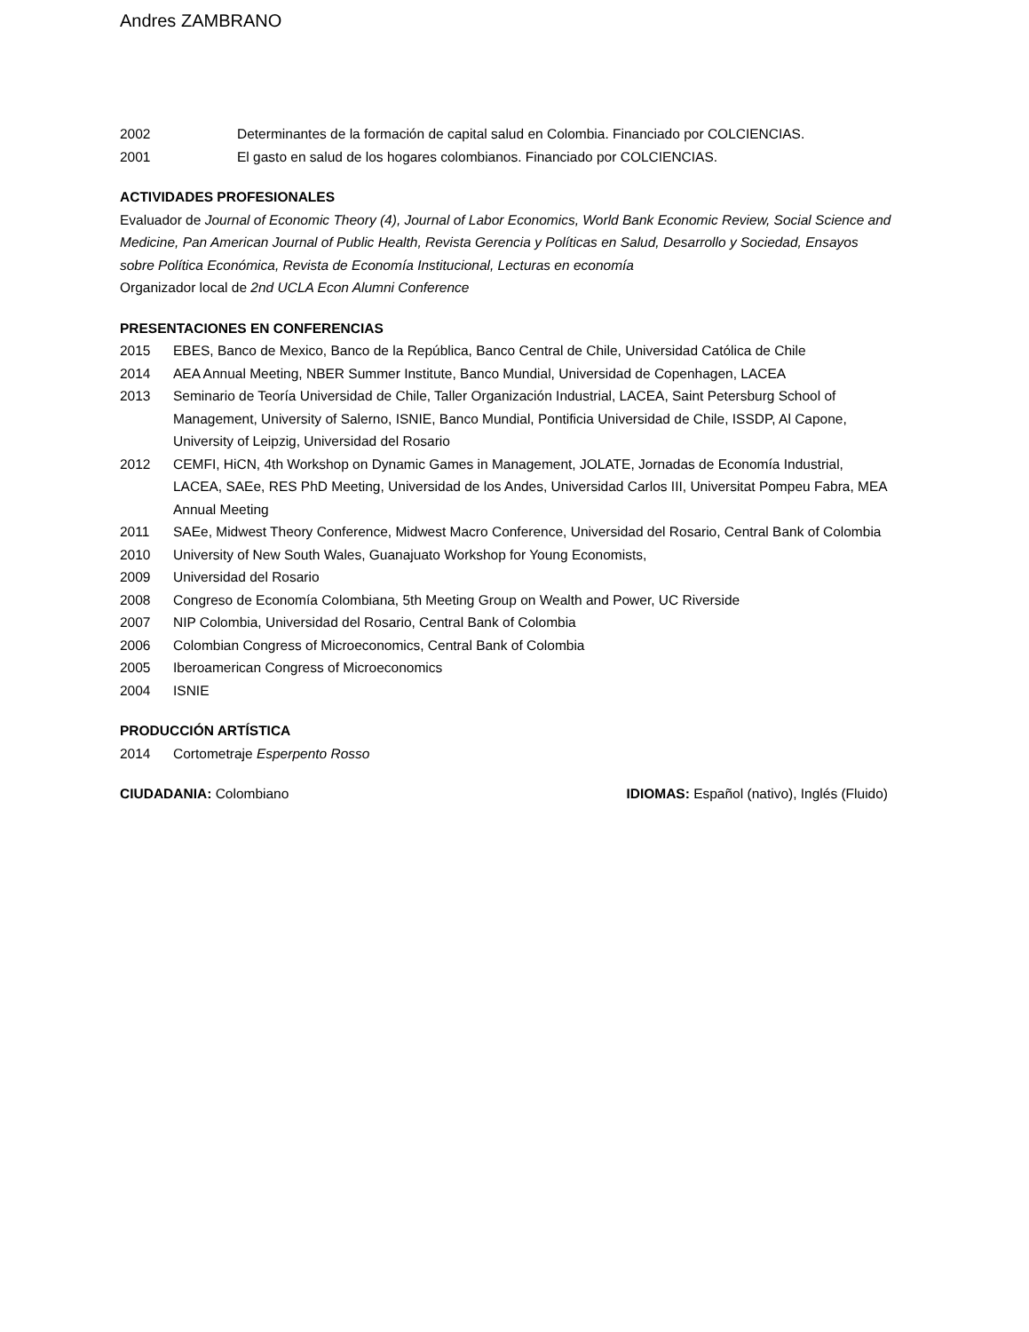Andres ZAMBRANO
2002 Determinantes de la formación de capital salud en Colombia. Financiado por COLCIENCIAS.
2001 El gasto en salud de los hogares colombianos. Financiado por COLCIENCIAS.
ACTIVIDADES PROFESIONALES
Evaluador de Journal of Economic Theory (4), Journal of Labor Economics, World Bank Economic Review, Social Science and Medicine, Pan American Journal of Public Health, Revista Gerencia y Políticas en Salud, Desarrollo y Sociedad, Ensayos sobre Política Económica, Revista de Economía Institucional, Lecturas en economía
Organizador local de 2nd UCLA Econ Alumni Conference
PRESENTACIONES EN CONFERENCIAS
2015 EBES, Banco de Mexico, Banco de la República, Banco Central de Chile, Universidad Católica de Chile
2014 AEA Annual Meeting, NBER Summer Institute, Banco Mundial, Universidad de Copenhagen, LACEA
2013 Seminario de Teoría Universidad de Chile, Taller Organización Industrial, LACEA, Saint Petersburg School of Management, University of Salerno, ISNIE, Banco Mundial, Pontificia Universidad de Chile, ISSDP, Al Capone, University of Leipzig, Universidad del Rosario
2012 CEMFI, HiCN, 4th Workshop on Dynamic Games in Management, JOLATE, Jornadas de Economía Industrial, LACEA, SAEe, RES PhD Meeting, Universidad de los Andes, Universidad Carlos III, Universitat Pompeu Fabra, MEA Annual Meeting
2011 SAEe, Midwest Theory Conference, Midwest Macro Conference, Universidad del Rosario, Central Bank of Colombia
2010 University of New South Wales, Guanajuato Workshop for Young Economists,
2009 Universidad del Rosario
2008 Congreso de Economía Colombiana, 5th Meeting Group on Wealth and Power, UC Riverside
2007 NIP Colombia, Universidad del Rosario, Central Bank of Colombia
2006 Colombian Congress of Microeconomics, Central Bank of Colombia
2005 Iberoamerican Congress of Microeconomics
2004 ISNIE
PRODUCCIÓN ARTÍSTICA
2014 Cortometraje Esperpento Rosso
CIUDADANIA: Colombiano IDIOMAS: Español (nativo), Inglés (Fluido)